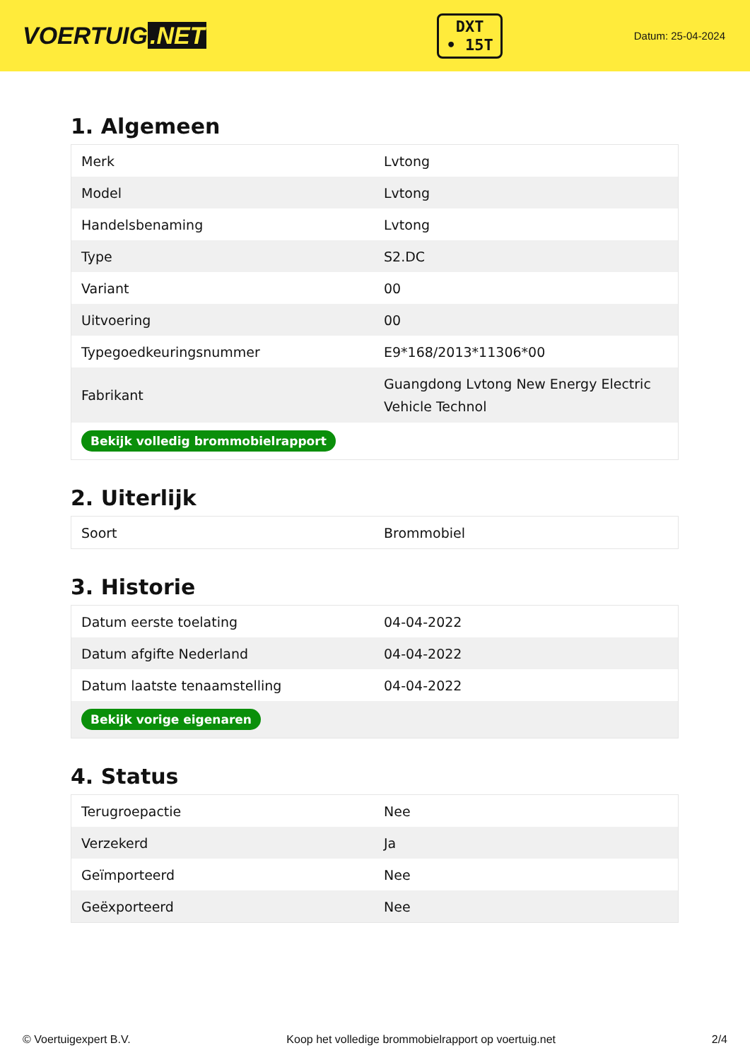VOERTUIG.NET
DXT
• 15T
Datum: 25-04-2024
1. Algemeen
| Merk | Lvtong |
| Model | Lvtong |
| Handelsbenaming | Lvtong |
| Type | S2.DC |
| Variant | 00 |
| Uitvoering | 00 |
| Typegoedkeuringsnummer | E9*168/2013*11306*00 |
| Fabrikant | Guangdong Lvtong New Energy Electric Vehicle Technol |
| Bekijk volledig brommobielrapport | |
2. Uiterlijk
| Soort | Brommobiel |
3. Historie
| Datum eerste toelating | 04-04-2022 |
| Datum afgifte Nederland | 04-04-2022 |
| Datum laatste tenaamstelling | 04-04-2022 |
| Bekijk vorige eigenaren | |
4. Status
| Terugroepactie | Nee |
| Verzekerd | Ja |
| Geïmporteerd | Nee |
| Geëxporteerd | Nee |
© Voertuigexpert B.V. Koop het volledige brommobielrapport op voertuig.net 2/4